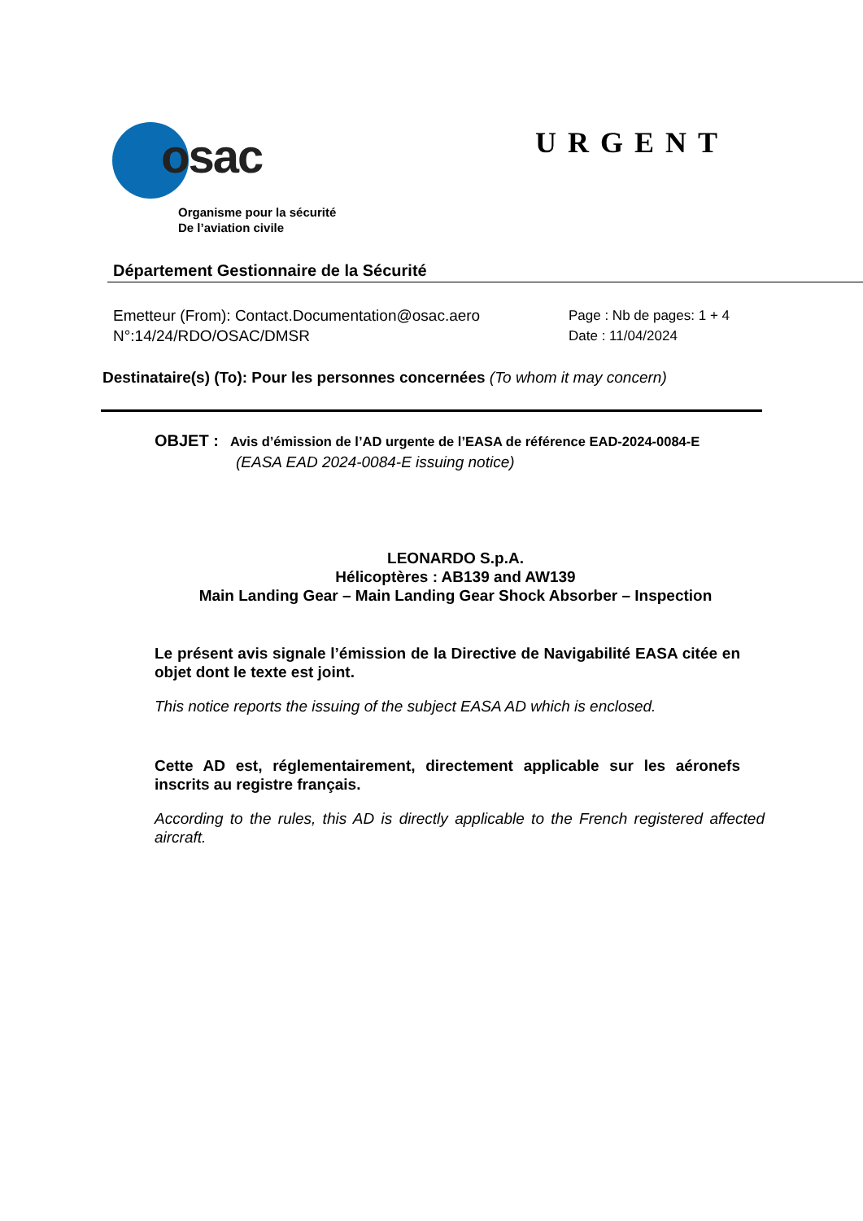osac
URGENT
Organisme pour la sécurité
De l’aviation civile
Département Gestionnaire de la Sécurité
Emetteur (From): Contact.Documentation@osac.aero
N°:14/24/RDO/OSAC/DMSR
Page : Nb de pages: 1 + 4
Date : 11/04/2024
Destinataire(s) (To): Pour les personnes concernées (To whom it may concern)
OBJET : Avis d’émission de l’AD urgente de l’EASA de référence EAD-2024-0084-E
(EASA EAD 2024-0084-E issuing notice)
LEONARDO S.p.A.
Hélicoptères : AB139 and AW139
Main Landing Gear – Main Landing Gear Shock Absorber – Inspection
Le présent avis signale l’émission de la Directive de Navigabilité EASA citée en objet dont le texte est joint.
This notice reports the issuing of the subject EASA AD which is enclosed.
Cette AD est, réglementairement, directement applicable sur les aéronefs inscrits au registre français.
According to the rules, this AD is directly applicable to the French registered affected aircraft.